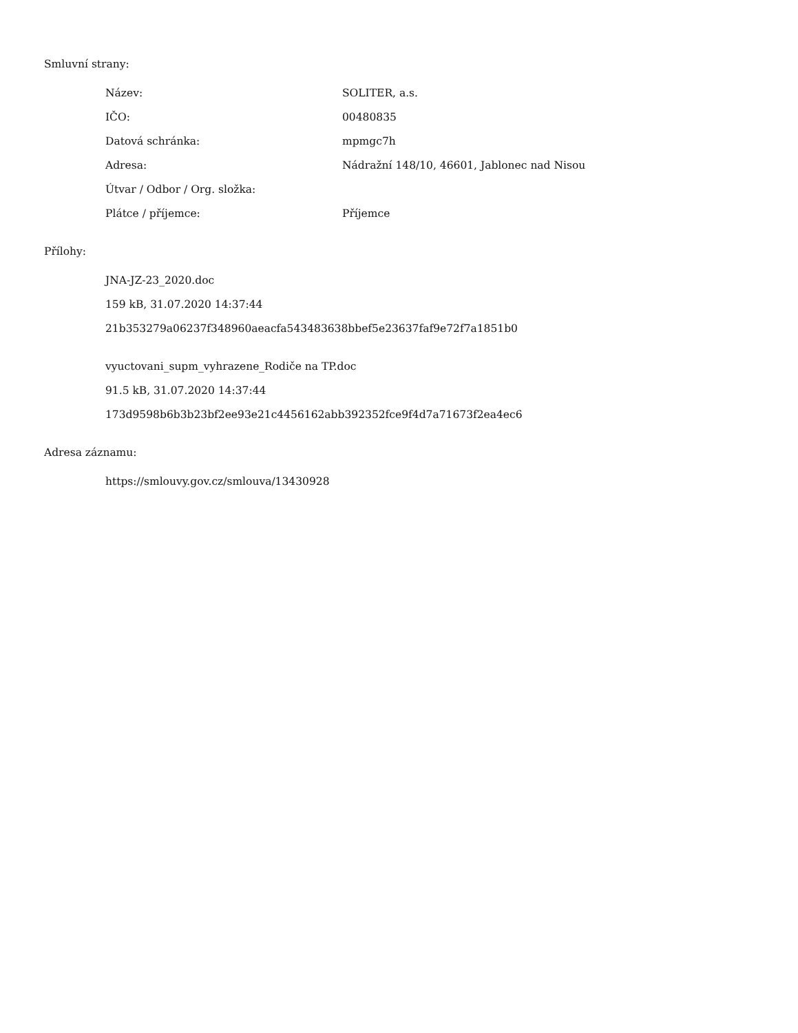Smluvní strany:
| Název: | SOLITER, a.s. |
| IČO: | 00480835 |
| Datová schránka: | mpmgc7h |
| Adresa: | Nádražní 148/10, 46601, Jablonec nad Nisou |
| Útvar / Odbor / Org. složka: | |
| Plátce / příjemce: | Příjemce |
Přílohy:
JNA-JZ-23_2020.doc
159 kB, 31.07.2020 14:37:44
21b353279a06237f348960aeacfa543483638bbef5e23637faf9e72f7a1851b0
vyuctovani_supm_vyhrazene_Rodiče na TP.doc
91.5 kB, 31.07.2020 14:37:44
173d9598b6b3b23bf2ee93e21c4456162abb392352fce9f4d7a71673f2ea4ec6
Adresa záznamu:
https://smlouvy.gov.cz/smlouva/13430928